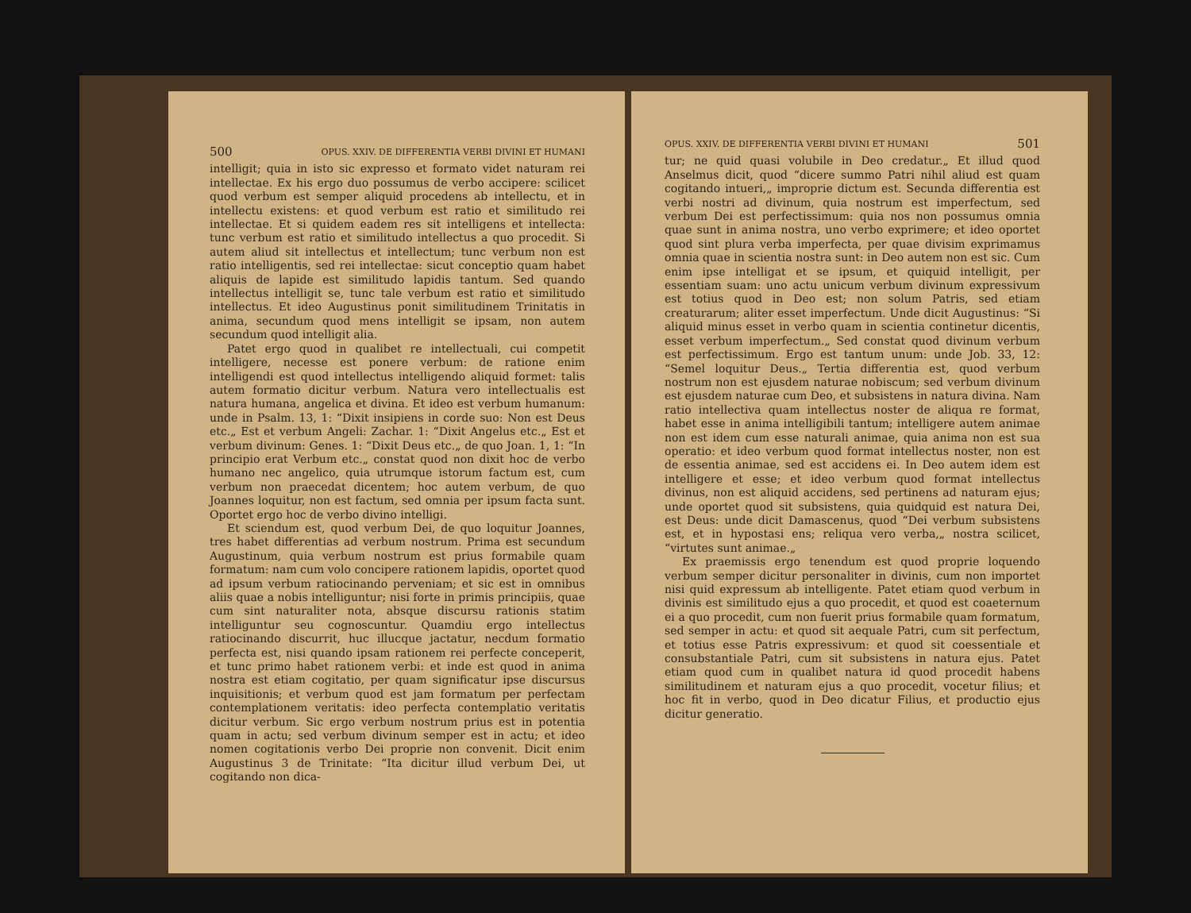500 OPUS. XXIV. DE DIFFERENTIA VERBI DIVINI ET HUMANI
intelligit; quia in isto sic expresso et formato videt naturam rei intellectae. Ex his ergo duo possumus de verbo accipere: scilicet quod verbum est semper aliquid procedens ab intellectu, et in intellectu existens: et quod verbum est ratio et similitudo rei intellectae. Et si quidem eadem res sit intelligens et intellecta: tunc verbum est ratio et similitudo intellectus a quo procedit. Si autem aliud sit intellectus et intellectum; tunc verbum non est ratio intelligentis, sed rei intellectae: sicut conceptio quam habet aliquis de lapide est similitudo lapidis tantum. Sed quando intellectus intelligit se, tunc tale verbum est ratio et similitudo intellectus. Et ideo Augustinus ponit similitudinem Trinitatis in anima, secundum quod mens intelligit se ipsam, non autem secundum quod intelligit alia.
Patet ergo quod in qualibet re intellectuali, cui competit intelligere, necesse est ponere verbum: de ratione enim intelligendi est quod intellectus intelligendo aliquid formet: talis autem formatio dicitur verbum. Natura vero intellectualis est natura humana, angelica et divina. Et ideo est verbum humanum: unde in Psalm. 13, 1: “Dixit insipiens in corde suo: Non est Deus etc.„ Est et verbum Angeli: Zachar. 1: “Dixit Angelus etc.„ Est et verbum divinum: Genes. 1: “Dixit Deus etc.„ de quo Joan. 1, 1: “In principio erat Verbum etc.„ constat quod non dixit hoc de verbo humano nec angelico, quia utrumque istorum factum est, cum verbum non praecedat dicentem; hoc autem verbum, de quo Joannes loquitur, non est factum, sed omnia per ipsum facta sunt. Oportet ergo hoc de verbo divino intelligi.
Et sciendum est, quod verbum Dei, de quo loquitur Joannes, tres habet differentias ad verbum nostrum. Prima est secundum Augustinum, quia verbum nostrum est prius formabile quam formatum: nam cum volo concipere rationem lapidis, oportet quod ad ipsum verbum ratiocinando perveniam; et sic est in omnibus aliis quae a nobis intelliguntur; nisi forte in primis principiis, quae cum sint naturaliter nota, absque discursu rationis statim intelliguntur seu cognoscuntur. Quamdiu ergo intellectus ratiocinando discurrit, huc illucque jactatur, necdum formatio perfecta est, nisi quando ipsam rationem rei perfecte conceperit, et tunc primo habet rationem verbi: et inde est quod in anima nostra est etiam cogitatio, per quam significatur ipse discursus inquisitionis; et verbum quod est jam formatum per perfectam contemplationem veritatis: ideo perfecta contemplatio veritatis dicitur verbum. Sic ergo verbum nostrum prius est in potentia quam in actu; sed verbum divinum semper est in actu; et ideo nomen cogitationis verbo Dei proprie non convenit. Dicit enim Augustinus 3 de Trinitate: “Ita dicitur illud verbum Dei, ut cogitando non dica-
OPUS. XXIV. DE DIFFERENTIA VERBI DIVINI ET HUMANI 501
tur; ne quid quasi volubile in Deo credatur.„ Et illud quod Anselmus dicit, quod “dicere summo Patri nihil aliud est quam cogitando intueri,„ improprie dictum est. Secunda differentia est verbi nostri ad divinum, quia nostrum est imperfectum, sed verbum Dei est perfectissimum: quia nos non possumus omnia quae sunt in anima nostra, uno verbo exprimere; et ideo oportet quod sint plura verba imperfecta, per quae divisim exprimamus omnia quae in scientia nostra sunt: in Deo autem non est sic. Cum enim ipse intelligat et se ipsum, et quiquid intelligit, per essentiam suam: uno actu unicum verbum divinum expressivum est totius quod in Deo est; non solum Patris, sed etiam creaturarum; aliter esset imperfectum. Unde dicit Augustinus: “Si aliquid minus esset in verbo quam in scientia continetur dicentis, esset verbum imperfectum.„ Sed constat quod divinum verbum est perfectissimum. Ergo est tantum unum: unde Job. 33, 12: “Semel loquitur Deus.„ Tertia differentia est, quod verbum nostrum non est ejusdem naturae nobiscum; sed verbum divinum est ejusdem naturae cum Deo, et subsistens in natura divina. Nam ratio intellectiva quam intellectus noster de aliqua re format, habet esse in anima intelligibili tantum; intelligere autem animae non est idem cum esse naturali animae, quia anima non est sua operatio: et ideo verbum quod format intellectus noster, non est de essentia animae, sed est accidens ei. In Deo autem idem est intelligere et esse; et ideo verbum quod format intellectus divinus, non est aliquid accidens, sed pertinens ad naturam ejus; unde oportet quod sit subsistens, quia quidquid est natura Dei, est Deus: unde dicit Damascenus, quod “Dei verbum subsistens est, et in hypostasi ens; reliqua vero verba,„ nostra scilicet, “virtutes sunt animae.„
Ex praemissis ergo tenendum est quod proprie loquendo verbum semper dicitur personaliter in divinis, cum non importet nisi quid expressum ab intelligente. Patet etiam quod verbum in divinis est similitudo ejus a quo procedit, et quod est coaeternum ei a quo procedit, cum non fuerit prius formabile quam formatum, sed semper in actu: et quod sit aequale Patri, cum sit perfectum, et totius esse Patris expressivum: et quod sit coessentiale et consubstantiale Patri, cum sit subsistens in natura ejus. Patet etiam quod cum in qualibet natura id quod procedit habens similitudinem et naturam ejus a quo procedit, vocetur filius; et hoc fit in verbo, quod in Deo dicatur Filius, et productio ejus dicitur generatio.